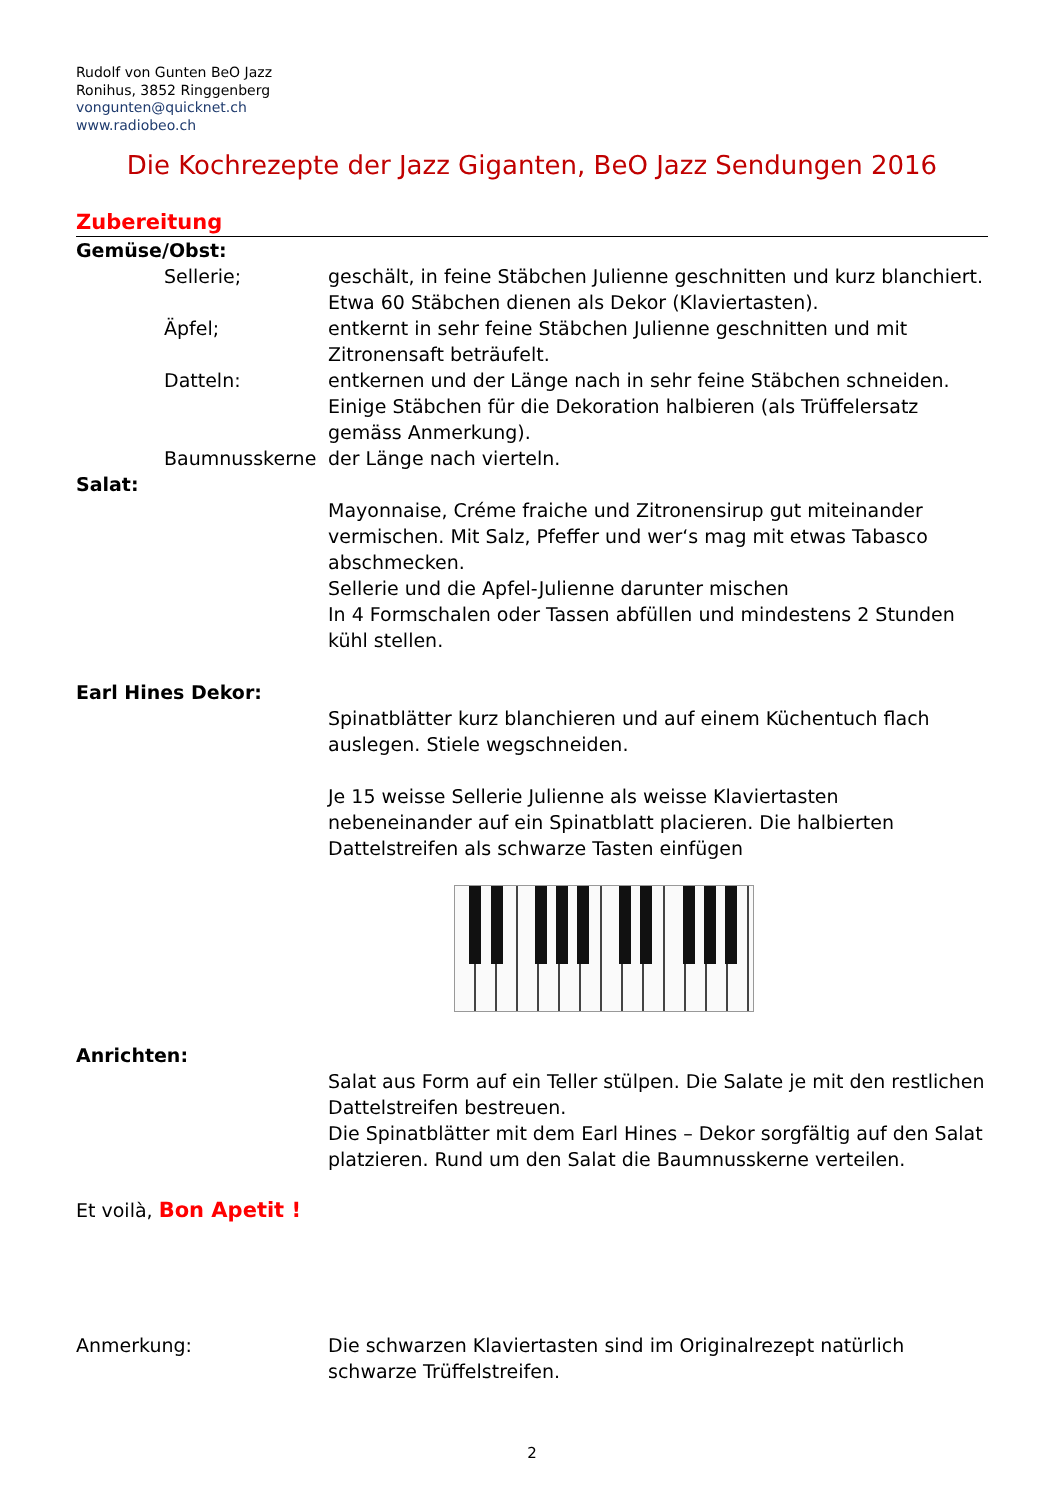Rudolf von Gunten BeO Jazz
Ronihus, 3852 Ringgenberg
vongunten@quicknet.ch
www.radiobeo.ch
Die Kochrezepte der Jazz Giganten, BeO Jazz Sendungen 2016
Zubereitung
Gemüse/Obst:
Sellerie; geschält, in feine Stäbchen Julienne geschnitten und kurz blanchiert.
Etwa 60 Stäbchen dienen als Dekor (Klaviertasten).
Äpfel; entkernt in sehr feine Stäbchen Julienne geschnitten und mit
Zitronensaft beträufelt.
Datteln: entkernen und der Länge nach in sehr feine Stäbchen schneiden.
Einige Stäbchen für die Dekoration halbieren (als Trüffelersatz
gemäss Anmerkung).
Baumnusskerne der Länge nach vierteln.
Salat:
Mayonnaise, Créme fraiche und Zitronensirup gut miteinander vermischen. Mit Salz, Pfeffer und wer‘s mag mit etwas Tabasco abschmecken.
Sellerie und die Apfel-Julienne darunter mischen
In 4 Formschalen oder Tassen abfüllen und mindestens 2 Stunden kühl stellen.
Earl Hines Dekor:
Spinatblätter kurz blanchieren und auf einem Küchentuch flach auslegen. Stiele wegschneiden.
Je 15 weisse Sellerie Julienne als weisse Klaviertasten nebeneinander auf ein Spinatblatt placieren. Die halbierten Dattelstreifen als schwarze Tasten einfügen
Anrichten:
Salat aus Form auf ein Teller stülpen. Die Salate je mit den restlichen Dattelstreifen bestreuen.
Die Spinatblätter mit dem Earl Hines – Dekor sorgfältig auf den Salat platzieren. Rund um den Salat die Baumnusskerne verteilen.
Et voilà, Bon Apetit !
Anmerkung: Die schwarzen Klaviertasten sind im Originalrezept natürlich schwarze Trüffelstreifen.
2